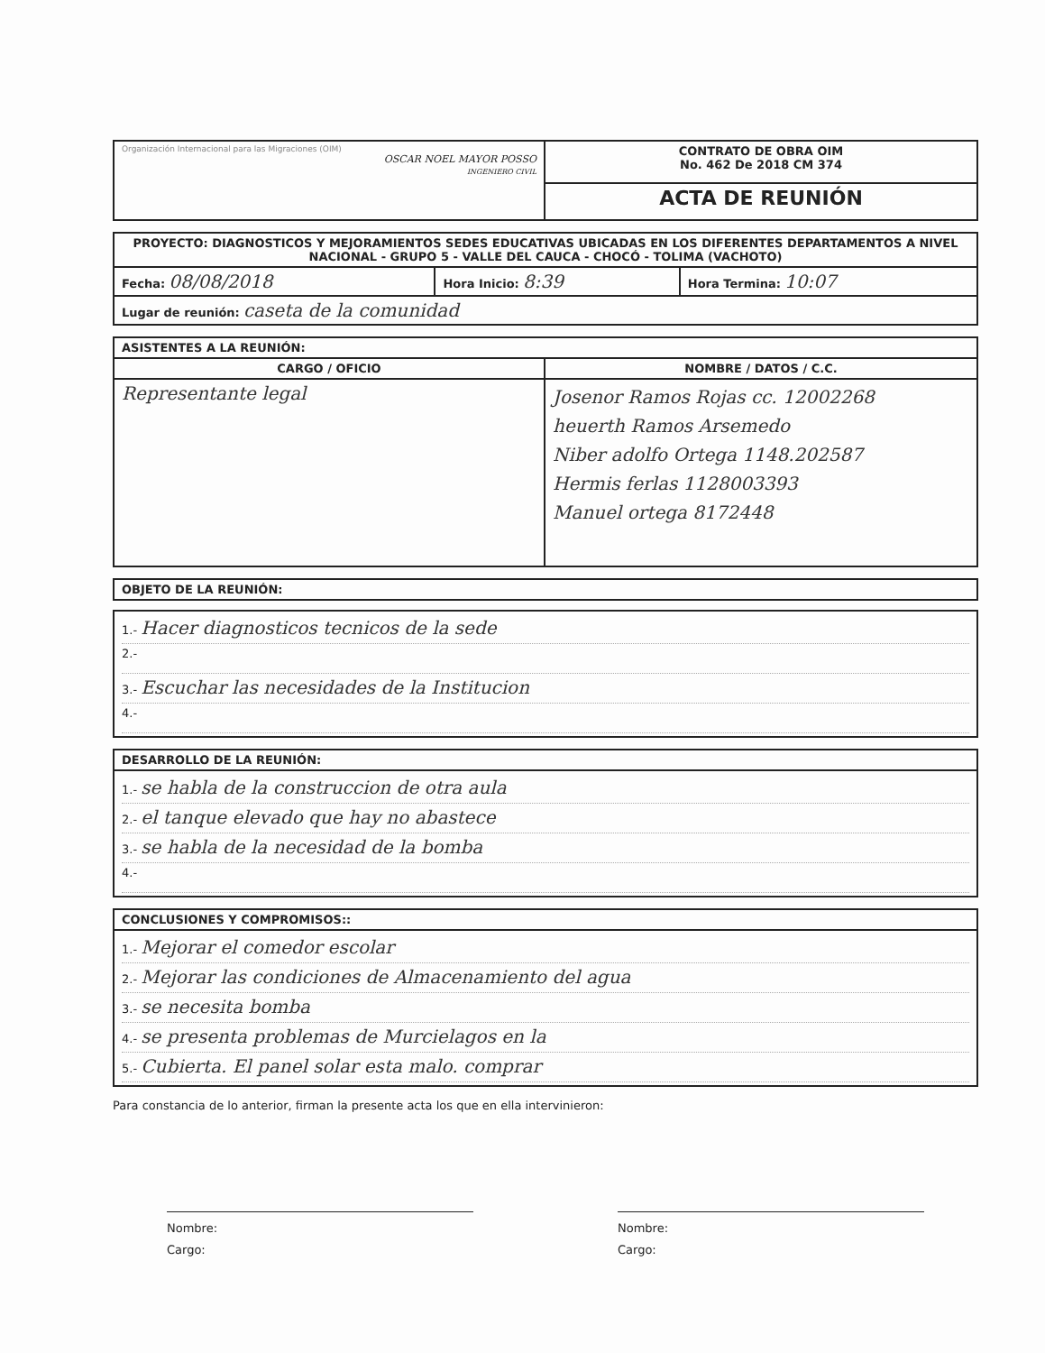| Organización Internacional para las Migraciones (OIM) OSCAR NOEL MAYOR POSSO INGENIERO CIVIL | CONTRATO DE OBRA OIM No. 462 De 2018 CM 374 |
| | ACTA DE REUNIÓN |
| PROYECTO: DIAGNOSTICOS Y MEJORAMIENTOS SEDES EDUCATIVAS UBICADAS EN LOS DIFERENTES DEPARTAMENTOS A NIVEL NACIONAL - GRUPO 5 - VALLE DEL CAUCA - CHOCÓ - TOLIMA (VACHOTO) | | |
| Fecha: 08/08/2018 | Hora Inicio: 8:39 | Hora Termina: 10:07 |
| Lugar de reunión: caseta de la comunidad | | |
| ASISTENTES A LA REUNIÓN: | |
| --- | --- |
| CARGO / OFICIO | NOMBRE / DATOS / C.C. |
| Representante legal | Josenor Ramos Rojas cc. 12002268 heuerth Ramos Arsemedo Niber adolfo Ortega 1148.202587 Hermis ferlas 1128003393 Manuel ortega 8172448 |
| OBJETO DE LA REUNIÓN: |
| --- |
| 1.- Hacer diagnosticos tecnicos de la sede 2.- 3.- Escuchar las necesidades de la Institucion 4.- |
| DESARROLLO DE LA REUNIÓN: |
| --- |
| 1.- se habla de la construccion de otra aula 2.- el tanque elevado que hay no abastece 3.- se habla de la necesidad de la bomba 4.- |
| CONCLUSIONES Y COMPROMISOS:: |
| --- |
| 1.- Mejorar el comedor escolar 2.- Mejorar las condiciones de Almacenamiento del agua 3.- se necesita bomba 4.- se presenta problemas de Murcielagos en la 5.- Cubierta. El panel solar esta malo. comprar |
Para constancia de lo anterior, firman la presente acta los que en ella intervinieron:
Nombre:
Cargo:
Nombre:
Cargo: